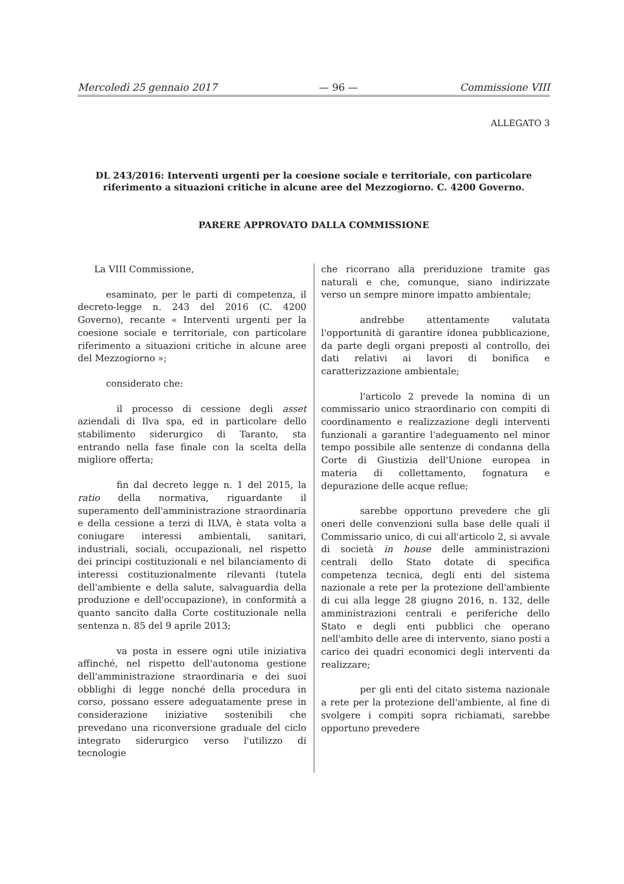Mercoledì 25 gennaio 2017 — 96 — Commissione VIII
ALLEGATO 3
DL 243/2016: Interventi urgenti per la coesione sociale e territoriale, con particolare riferimento a situazioni critiche in alcune aree del Mezzogiorno. C. 4200 Governo.
PARERE APPROVATO DALLA COMMISSIONE
La VIII Commissione,
esaminato, per le parti di competenza, il decreto-legge n. 243 del 2016 (C. 4200 Governo), recante « Interventi urgenti per la coesione sociale e territoriale, con particolare riferimento a situazioni critiche in alcune aree del Mezzogiorno »;
considerato che:
il processo di cessione degli asset aziendali di Ilva spa, ed in particolare dello stabilimento siderurgico di Taranto, sta entrando nella fase finale con la scelta della migliore offerta;
fin dal decreto legge n. 1 del 2015, la ratio della normativa, riguardante il superamento dell'amministrazione straordinaria e della cessione a terzi di ILVA, è stata volta a coniugare interessi ambientali, sanitari, industriali, sociali, occupazionali, nel rispetto dei principi costituzionali e nel bilanciamento di interessi costituzionalmente rilevanti (tutela dell'ambiente e della salute, salvaguardia della produzione e dell'occupazione), in conformità a quanto sancito dalla Corte costituzionale nella sentenza n. 85 del 9 aprile 2013;
va posta in essere ogni utile iniziativa affinché, nel rispetto dell'autonoma gestione dell'amministrazione straordinaria e dei suoi obblighi di legge nonché della procedura in corso, possano essere adeguatamente prese in considerazione iniziative sostenibili che prevedano una riconversione graduale del ciclo integrato siderurgico verso l'utilizzo di tecnologie
che ricorrano alla preriduzione tramite gas naturali e che, comunque, siano indirizzate verso un sempre minore impatto ambientale;
andrebbe attentamente valutata l'opportunità di garantire idonea pubblicazione, da parte degli organi preposti al controllo, dei dati relativi ai lavori di bonifica e caratterizzazione ambientale;
l'articolo 2 prevede la nomina di un commissario unico straordinario con compiti di coordinamento e realizzazione degli interventi funzionali a garantire l'adeguamento nel minor tempo possibile alle sentenze di condanna della Corte di Giustizia dell'Unione europea in materia di collettamento, fognatura e depurazione delle acque reflue;
sarebbe opportuno prevedere che gli oneri delle convenzioni sulla base delle quali il Commissario unico, di cui all'articolo 2, si avvale di società in house delle amministrazioni centrali dello Stato dotate di specifica competenza tecnica, degli enti del sistema nazionale a rete per la protezione dell'ambiente di cui alla legge 28 giugno 2016, n. 132, delle amministrazioni centrali e periferiche dello Stato e degli enti pubblici che operano nell'ambito delle aree di intervento, siano posti a carico dei quadri economici degli interventi da realizzare;
per gli enti del citato sistema nazionale a rete per la protezione dell'ambiente, al fine di svolgere i compiti sopra richiamati, sarebbe opportuno prevedere